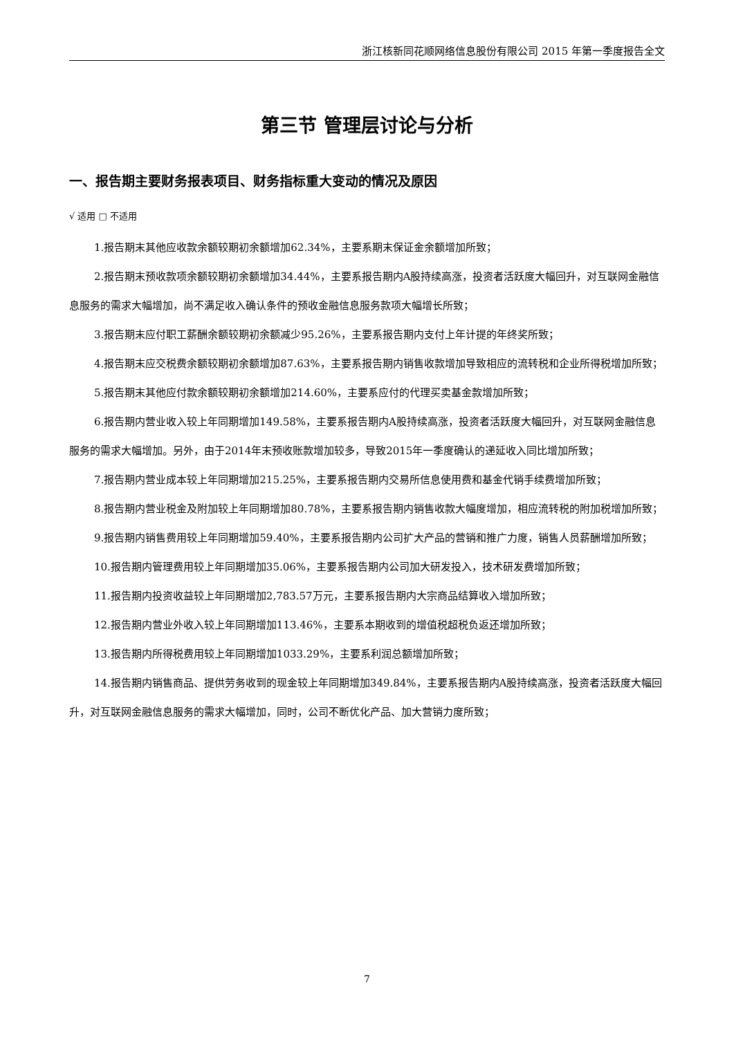浙江核新同花顺网络信息股份有限公司 2015 年第一季度报告全文
第三节 管理层讨论与分析
一、报告期主要财务报表项目、财务指标重大变动的情况及原因
√ 适用 □ 不适用
1.报告期末其他应收款余额较期初余额增加62.34%，主要系期末保证金余额增加所致；
2.报告期末预收款项余额较期初余额增加34.44%，主要系报告期内A股持续高涨，投资者活跃度大幅回升，对互联网金融信息服务的需求大幅增加，尚不满足收入确认条件的预收金融信息服务款项大幅增长所致；
3.报告期末应付职工薪酬余额较期初余额减少95.26%，主要系报告期内支付上年计提的年终奖所致；
4.报告期末应交税费余额较期初余额增加87.63%，主要系报告期内销售收款增加导致相应的流转税和企业所得税增加所致；
5.报告期末其他应付款余额较期初余额增加214.60%，主要系应付的代理买卖基金款增加所致；
6.报告期内营业收入较上年同期增加149.58%，主要系报告期内A股持续高涨，投资者活跃度大幅回升，对互联网金融信息服务的需求大幅增加。另外，由于2014年末预收账款增加较多，导致2015年一季度确认的递延收入同比增加所致；
7.报告期内营业成本较上年同期增加215.25%，主要系报告期内交易所信息使用费和基金代销手续费增加所致；
8.报告期内营业税金及附加较上年同期增加80.78%，主要系报告期内销售收款大幅度增加，相应流转税的附加税增加所致；
9.报告期内销售费用较上年同期增加59.40%，主要系报告期内公司扩大产品的营销和推广力度，销售人员薪酬增加所致；
10.报告期内管理费用较上年同期增加35.06%，主要系报告期内公司加大研发投入，技术研发费增加所致；
11.报告期内投资收益较上年同期增加2,783.57万元，主要系报告期内大宗商品结算收入增加所致；
12.报告期内营业外收入较上年同期增加113.46%，主要系本期收到的增值税超税负返还增加所致；
13.报告期内所得税费用较上年同期增加1033.29%，主要系利润总额增加所致；
14.报告期内销售商品、提供劳务收到的现金较上年同期增加349.84%，主要系报告期内A股持续高涨，投资者活跃度大幅回升，对互联网金融信息服务的需求大幅增加，同时，公司不断优化产品、加大营销力度所致；
7